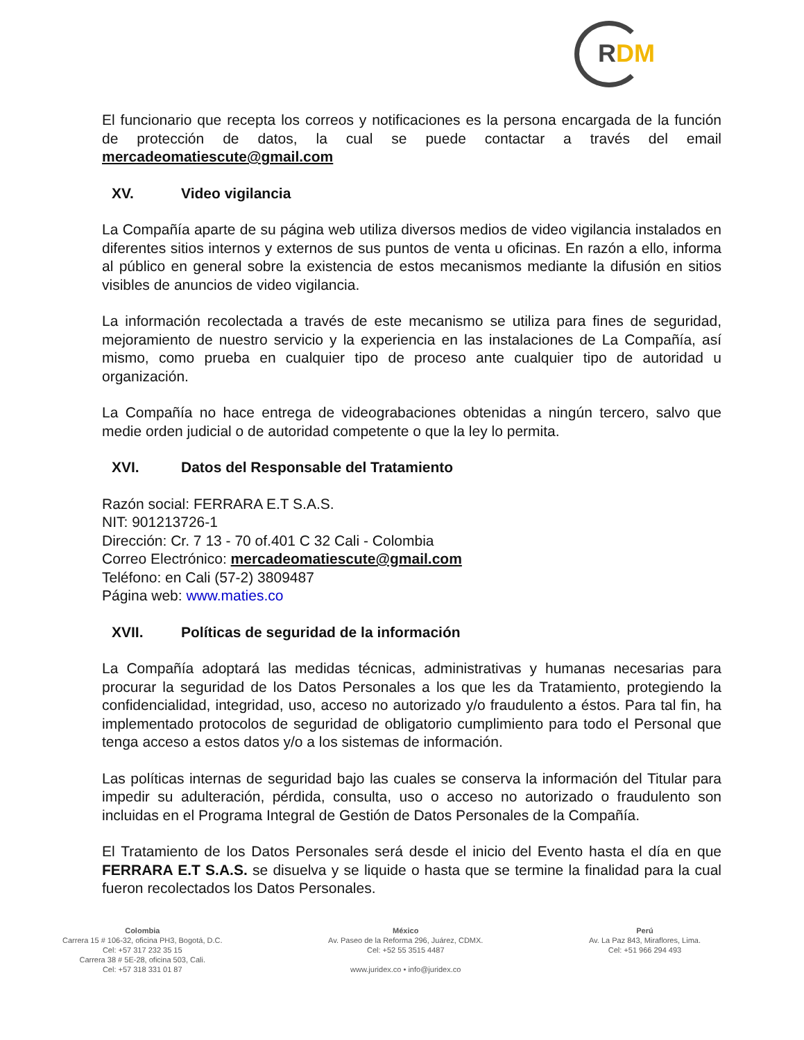RDM
El funcionario que recepta los correos y notificaciones es la persona encargada de la función de protección de datos, la cual se puede contactar a través del email mercadeomatiescute@gmail.com
XV. Video vigilancia
La Compañía aparte de su página web utiliza diversos medios de video vigilancia instalados en diferentes sitios internos y externos de sus puntos de venta u oficinas. En razón a ello, informa al público en general sobre la existencia de estos mecanismos mediante la difusión en sitios visibles de anuncios de video vigilancia.
La información recolectada a través de este mecanismo se utiliza para fines de seguridad, mejoramiento de nuestro servicio y la experiencia en las instalaciones de La Compañía, así mismo, como prueba en cualquier tipo de proceso ante cualquier tipo de autoridad u organización.
La Compañía no hace entrega de videograbaciones obtenidas a ningún tercero, salvo que medie orden judicial o de autoridad competente o que la ley lo permita.
XVI. Datos del Responsable del Tratamiento
Razón social: FERRARA E.T S.A.S.
NIT: 901213726-1
Dirección: Cr. 7 13 - 70 of.401 C 32 Cali - Colombia
Correo Electrónico: mercadeomatiescute@gmail.com
Teléfono: en Cali (57-2) 3809487
Página web: www.maties.co
XVII. Políticas de seguridad de la información
La Compañía adoptará las medidas técnicas, administrativas y humanas necesarias para procurar la seguridad de los Datos Personales a los que les da Tratamiento, protegiendo la confidencialidad, integridad, uso, acceso no autorizado y/o fraudulento a éstos. Para tal fin, ha implementado protocolos de seguridad de obligatorio cumplimiento para todo el Personal que tenga acceso a estos datos y/o a los sistemas de información.
Las políticas internas de seguridad bajo las cuales se conserva la información del Titular para impedir su adulteración, pérdida, consulta, uso o acceso no autorizado o fraudulento son incluidas en el Programa Integral de Gestión de Datos Personales de la Compañía.
El Tratamiento de los Datos Personales será desde el inicio del Evento hasta el día en que FERRARA E.T S.A.S. se disuelva y se liquide o hasta que se termine la finalidad para la cual fueron recolectados los Datos Personales.
Colombia
Carrera 15 # 106-32, oficina PH3, Bogotá, D.C.
Cel: +57 317 232 35 15
Carrera 38 # 5E-28, oficina 503, Cali.
Cel: +57 318 331 01 87
México
Av. Paseo de la Reforma 296, Juárez, CDMX.
Cel: +52 55 3515 4487
www.juridex.co • info@juridex.co
Perú
Av. La Paz 843, Miraflores, Lima.
Cel: +51 966 294 493